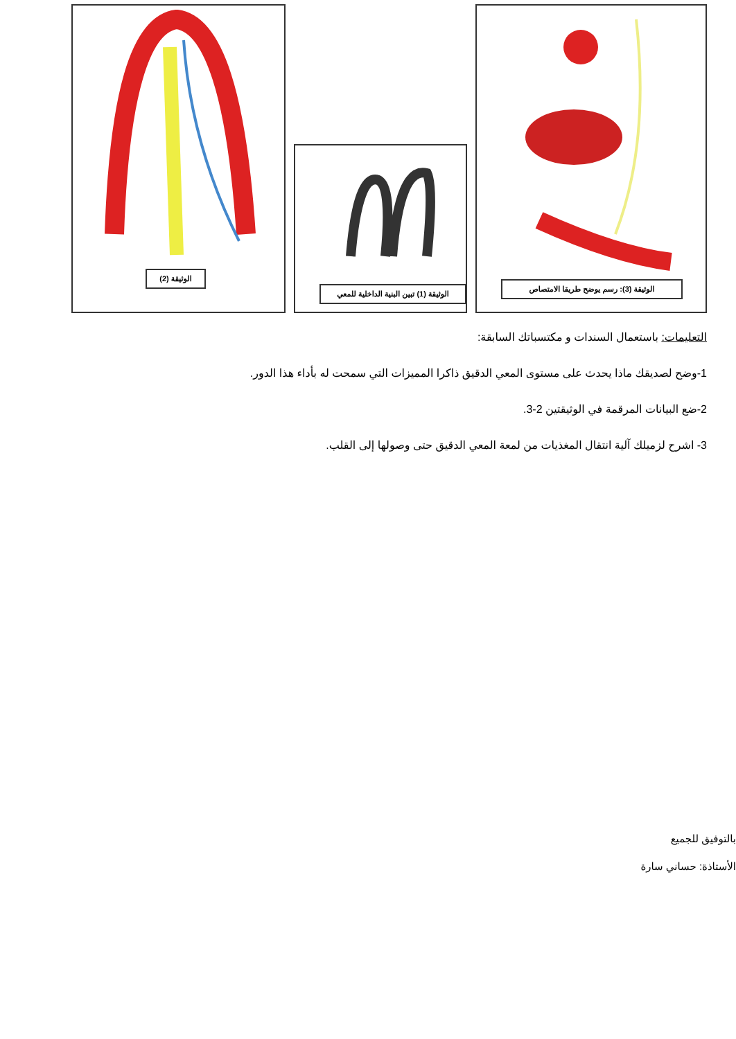الوثيقة (2)
الوثيقة (1) تبين البنية الداخلية للمعي
الوثيقة (3): رسم يوضح طريقا الامتصاص
التعليمات: باستعمال السندات و مكتسباتك السابقة:
1-وضح لصديقك ماذا يحدث على مستوى المعي الدقيق ذاكرا المميزات التي سمحت له بأداء هذا الدور.
2-ضع البيانات المرقمة في الوثيقتين 2-3.
3- اشرح لزميلك آلية انتقال المغذيات من لمعة المعي الدقيق حتى وصولها إلى القلب.
بالتوفيق للجميع
الأستاذة: حساني سارة